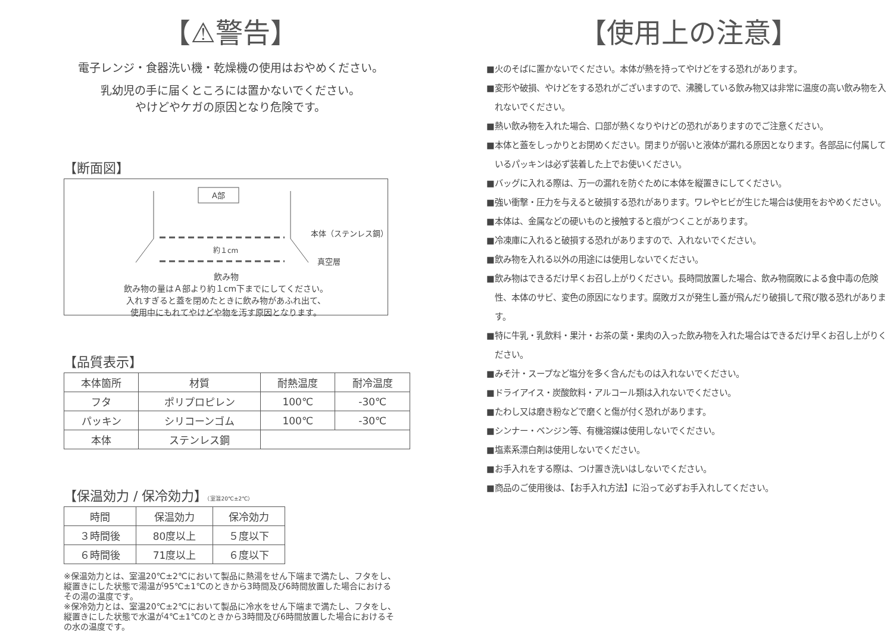【⚠警告】
電子レンジ・食器洗い機・乾燥機の使用はおやめください。
乳幼児の手に届くところには置かないでください。
やけどやケガの原因となり危険です。
【断面図】
A部
約１cm
本体（ステンレス鋼）
真空層
飲み物
飲み物の量はＡ部より約１cm下までにしてください。
入れすぎると蓋を閉めたときに飲み物があふれ出て、
使用中にもれてやけどや物を汚す原因となります。
【品質表示】
| 本体箇所 | 材質 | 耐熱温度 | 耐冷温度 |
| --- | --- | --- | --- |
| フタ | ポリプロピレン | 100℃ | -30℃ |
| パッキン | シリコーンゴム | 100℃ | -30℃ |
| 本体 | ステンレス鋼 | | |
【保温効力 / 保冷効力】（室温20℃±2℃）
| 時間 | 保温効力 | 保冷効力 |
| --- | --- | --- |
| ３時間後 | 80度以上 | ５度以下 |
| ６時間後 | 71度以上 | ６度以下 |
※保温効力とは、室温20℃±2℃において製品に熱湯をせん下端まで満たし、フタをし、縦置きにした状態で湯温が95℃±1℃のときから3時間及び6時間放置した場合におけるその湯の温度です。
※保冷効力とは、室温20℃±2℃において製品に冷水をせん下端まで満たし、フタをし、縦置きにした状態で水温が4℃±1℃のときから3時間及び6時間放置した場合におけるその水の温度です。
【使用上の注意】
■火のそばに置かないでください。本体が熱を持ってやけどをする恐れがあります。
■変形や破損、やけどをする恐れがございますので、沸騰している飲み物又は非常に温度の高い飲み物を入れないでください。
■熱い飲み物を入れた場合、口部が熱くなりやけどの恐れがありますのでご注意ください。
■本体と蓋をしっかりとお閉めください。閉まりが弱いと液体が漏れる原因となります。各部品に付属しているパッキンは必ず装着した上でお使いください。
■バッグに入れる際は、万一の漏れを防ぐために本体を縦置きにしてください。
■強い衝撃・圧力を与えると破損する恐れがあります。ワレやヒビが生じた場合は使用をおやめください。
■本体は、金属などの硬いものと接触すると痕がつくことがあります。
■冷凍庫に入れると破損する恐れがありますので、入れないでください。
■飲み物を入れる以外の用途には使用しないでください。
■飲み物はできるだけ早くお召し上がりください。長時間放置した場合、飲み物腐敗による食中毒の危険性、本体のサビ、変色の原因になります。腐敗ガスが発生し蓋が飛んだり破損して飛び散る恐れがあります。
■特に牛乳・乳飲料・果汁・お茶の葉・果肉の入った飲み物を入れた場合はできるだけ早くお召し上がりください。
■みそ汁・スープなど塩分を多く含んだものは入れないでください。
■ドライアイス・炭酸飲料・アルコール類は入れないでください。
■たわし又は磨き粉などで磨くと傷が付く恐れがあります。
■シンナー・ベンジン等、有機溶媒は使用しないでください。
■塩素系漂白剤は使用しないでください。
■お手入れをする際は、つけ置き洗いはしないでください。
■商品のご使用後は、【お手入れ方法】に沿って必ずお手入れしてください。